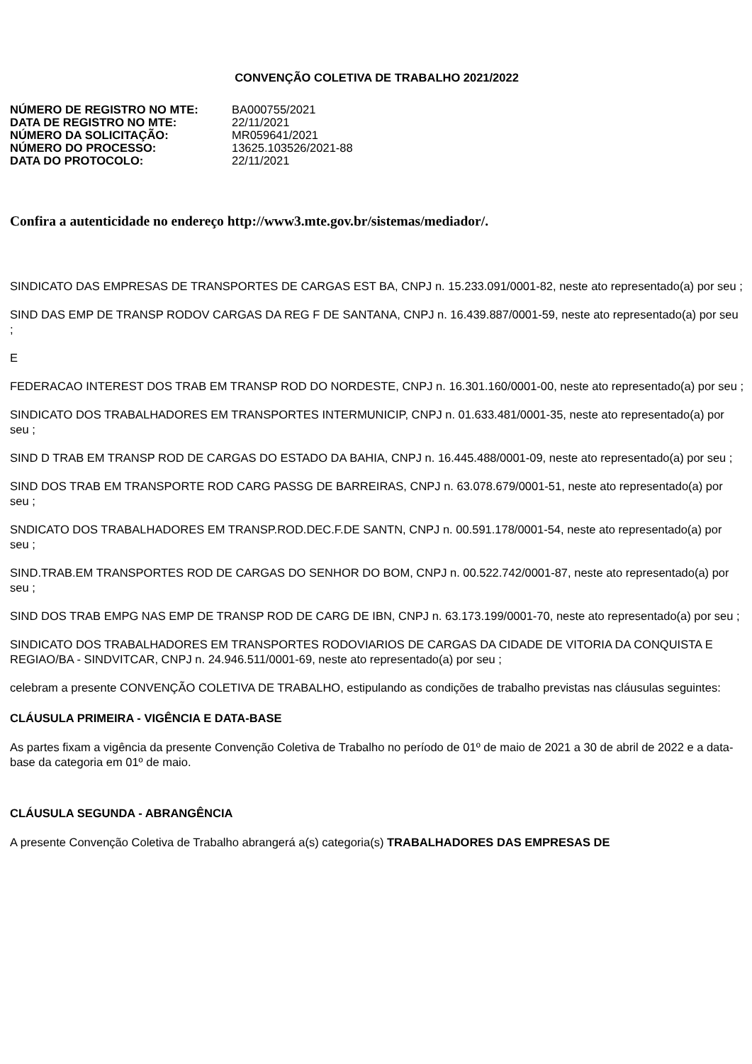CONVENÇÃO COLETIVA DE TRABALHO 2021/2022
| NÚMERO DE REGISTRO NO MTE: | BA000755/2021 |
| DATA DE REGISTRO NO MTE: | 22/11/2021 |
| NÚMERO DA SOLICITAÇÃO: | MR059641/2021 |
| NÚMERO DO PROCESSO: | 13625.103526/2021-88 |
| DATA DO PROTOCOLO: | 22/11/2021 |
Confira a autenticidade no endereço http://www3.mte.gov.br/sistemas/mediador/.
SINDICATO DAS EMPRESAS DE TRANSPORTES DE CARGAS EST BA, CNPJ n. 15.233.091/0001-82, neste ato representado(a) por seu ;
SIND DAS EMP DE TRANSP RODOV CARGAS DA REG F DE SANTANA, CNPJ n. 16.439.887/0001-59, neste ato representado(a) por seu ;
E
FEDERACAO INTEREST DOS TRAB EM TRANSP ROD DO NORDESTE, CNPJ n. 16.301.160/0001-00, neste ato representado(a) por seu ;
SINDICATO DOS TRABALHADORES EM TRANSPORTES INTERMUNICIP, CNPJ n. 01.633.481/0001-35, neste ato representado(a) por seu ;
SIND D TRAB EM TRANSP ROD DE CARGAS DO ESTADO DA BAHIA, CNPJ n. 16.445.488/0001-09, neste ato representado(a) por seu ;
SIND DOS TRAB EM TRANSPORTE ROD CARG PASSG DE BARREIRAS, CNPJ n. 63.078.679/0001-51, neste ato representado(a) por seu ;
SNDICATO DOS TRABALHADORES EM TRANSP.ROD.DEC.F.DE SANTN, CNPJ n. 00.591.178/0001-54, neste ato representado(a) por seu ;
SIND.TRAB.EM TRANSPORTES ROD DE CARGAS DO SENHOR DO BOM, CNPJ n. 00.522.742/0001-87, neste ato representado(a) por seu ;
SIND DOS TRAB EMPG NAS EMP DE TRANSP ROD DE CARG DE IBN, CNPJ n. 63.173.199/0001-70, neste ato representado(a) por seu ;
SINDICATO DOS TRABALHADORES EM TRANSPORTES RODOVIARIOS DE CARGAS DA CIDADE DE VITORIA DA CONQUISTA E REGIAO/BA - SINDVITCAR, CNPJ n. 24.946.511/0001-69, neste ato representado(a) por seu ;
celebram a presente CONVENÇÃO COLETIVA DE TRABALHO, estipulando as condições de trabalho previstas nas cláusulas seguintes:
CLÁUSULA PRIMEIRA - VIGÊNCIA E DATA-BASE
As partes fixam a vigência da presente Convenção Coletiva de Trabalho no período de 01º de maio de 2021 a 30 de abril de 2022 e a data-base da categoria em 01º de maio.
CLÁUSULA SEGUNDA - ABRANGÊNCIA
A presente Convenção Coletiva de Trabalho abrangerá a(s) categoria(s) TRABALHADORES DAS EMPRESAS DE